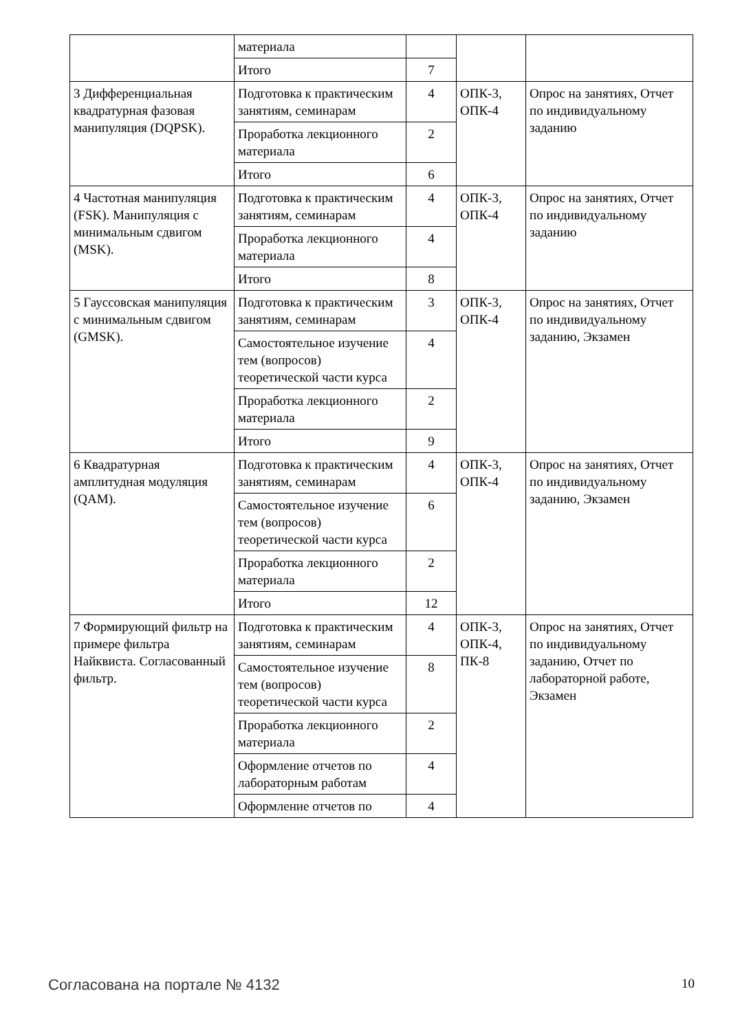| | материала | | | |
| | Итого | 7 | | |
| 3 Дифференциальная квадратурная фазовая манипуляция (DQPSK). | Подготовка к практическим занятиям, семинарам | 4 | ОПК-3, ОПК-4 | Опрос на занятиях, Отчет по индивидуальному заданию |
| | Проработка лекционного материала | 2 | | |
| | Итого | 6 | | |
| 4 Частотная манипуляция (FSK). Манипуляция с минимальным сдвигом (MSK). | Подготовка к практическим занятиям, семинарам | 4 | ОПК-3, ОПК-4 | Опрос на занятиях, Отчет по индивидуальному заданию |
| | Проработка лекционного материала | 4 | | |
| | Итого | 8 | | |
| 5 Гауссовская манипуляция с минимальным сдвигом (GMSK). | Подготовка к практическим занятиям, семинарам | 3 | ОПК-3, ОПК-4 | Опрос на занятиях, Отчет по индивидуальному заданию, Экзамен |
| | Самостоятельное изучение тем (вопросов) теоретической части курса | 4 | | |
| | Проработка лекционного материала | 2 | | |
| | Итого | 9 | | |
| 6 Квадратурная амплитудная модуляция (QAM). | Подготовка к практическим занятиям, семинарам | 4 | ОПК-3, ОПК-4 | Опрос на занятиях, Отчет по индивидуальному заданию, Экзамен |
| | Самостоятельное изучение тем (вопросов) теоретической части курса | 6 | | |
| | Проработка лекционного материала | 2 | | |
| | Итого | 12 | | |
| 7 Формирующий фильтр на примере фильтра Найквиста. Согласованный фильтр. | Подготовка к практическим занятиям, семинарам | 4 | ОПК-3, ОПК-4, ПК-8 | Опрос на занятиях, Отчет по индивидуальному заданию, Отчет по лабораторной работе, Экзамен |
| | Самостоятельное изучение тем (вопросов) теоретической части курса | 8 | | |
| | Проработка лекционного материала | 2 | | |
| | Оформление отчетов по лабораторным работам | 4 | | |
| | Оформление отчетов по | 4 | | |
10 Согласована на портале № 4132